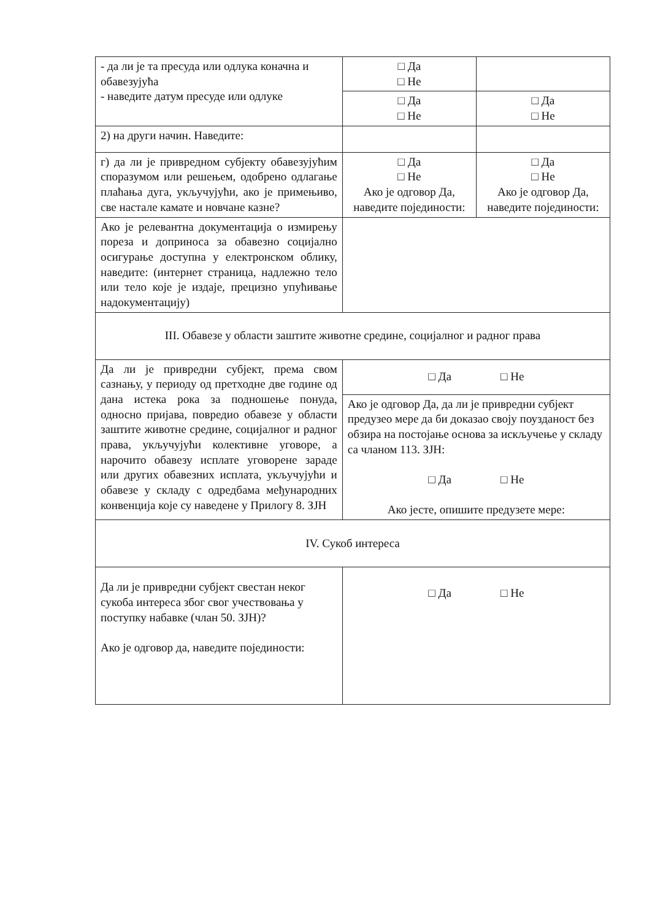| - да ли је та пресуда или одлука коначна и обавезујућа - наведите датум пресуде или одлуке | □ Да □ Не | |
| | □ Да □ Не | □ Да □ Не |
| 2) на други начин. Наведите: | | |
| г) да ли је привредном субјекту обавезујућим споразумом или решењем, одобрено одлагање плаћања дуга, укључујући, ако је примењиво, све настале камате и новчане казне? | □ Да □ Не Ако је одговор Да, наведите појединости: | □ Да □ Не Ако је одговор Да, наведите појединости: |
| Ако је релевантна документација о измирењу пореза и доприноса за обавезно социјално осигурање доступна у електронском облику, наведите: (интернет страница, надлежно тело или тело које је издаје, прецизно упућивање надокументацију) | | |
| III. Обавезе у области заштите животне средине, социјалног и радног права | | |
| Да ли је привредни субјект, према свом сазнању, у периоду од претходне две године од дана истека рока за подношење понуда, односно пријава, повредио обавезе у области заштите животне средине, социјалног и радног права, укључујући колективне уговоре, а нарочито обавезу исплате уговорене зараде или других обавезних исплата, укључујући и обавезе у складу с одредбама међународних конвенција које су наведене у Прилогу 8. ЗЈН | □ Да □ Не | |
| | Ако је одговор Да, да ли је привредни субјект предузео мере да би доказао своју поузданост без обзира на постојање основа за искључење у складу са чланом 113. ЗЈН: □ Да □ Не Ако јесте, опишите предузете мере: | |
| IV. Сукоб интереса | | |
| Да ли је привредни субјект свестан неког сукоба интереса због свог учествовања у поступку набавке (члан 50. ЗЈН)? Ако је одговор да, наведите појединости: | □ Да □ Не | |